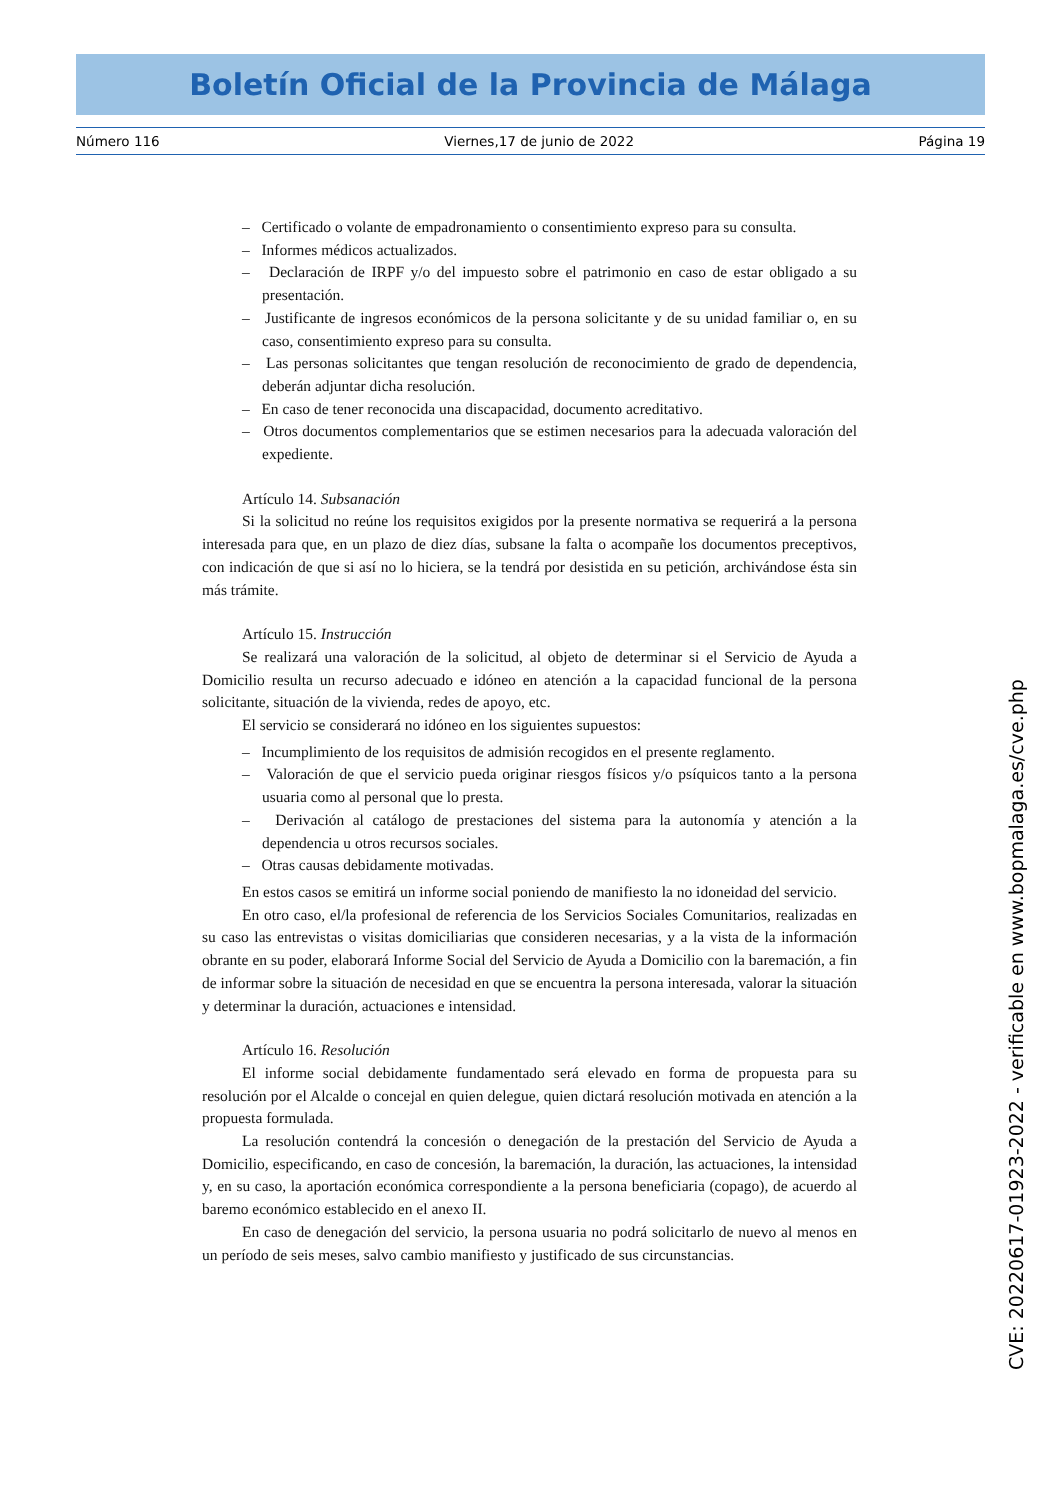Boletín Oficial de la Provincia de Málaga
Número 116 Viernes,17 de junio de 2022 Página 19
– Certificado o volante de empadronamiento o consentimiento expreso para su consulta.
– Informes médicos actualizados.
– Declaración de IRPF y/o del impuesto sobre el patrimonio en caso de estar obligado a su presentación.
– Justificante de ingresos económicos de la persona solicitante y de su unidad familiar o, en su caso, consentimiento expreso para su consulta.
– Las personas solicitantes que tengan resolución de reconocimiento de grado de dependencia, deberán adjuntar dicha resolución.
– En caso de tener reconocida una discapacidad, documento acreditativo.
– Otros documentos complementarios que se estimen necesarios para la adecuada valoración del expediente.
Artículo 14. Subsanación
Si la solicitud no reúne los requisitos exigidos por la presente normativa se requerirá a la persona interesada para que, en un plazo de diez días, subsane la falta o acompañe los documentos preceptivos, con indicación de que si así no lo hiciera, se la tendrá por desistida en su petición, archivándose ésta sin más trámite.
Artículo 15. Instrucción
Se realizará una valoración de la solicitud, al objeto de determinar si el Servicio de Ayuda a Domicilio resulta un recurso adecuado e idóneo en atención a la capacidad funcional de la persona solicitante, situación de la vivienda, redes de apoyo, etc.
El servicio se considerará no idóneo en los siguientes supuestos:
– Incumplimiento de los requisitos de admisión recogidos en el presente reglamento.
– Valoración de que el servicio pueda originar riesgos físicos y/o psíquicos tanto a la persona usuaria como al personal que lo presta.
– Derivación al catálogo de prestaciones del sistema para la autonomía y atención a la dependencia u otros recursos sociales.
– Otras causas debidamente motivadas.
En estos casos se emitirá un informe social poniendo de manifiesto la no idoneidad del servicio.
En otro caso, el/la profesional de referencia de los Servicios Sociales Comunitarios, realizadas en su caso las entrevistas o visitas domiciliarias que consideren necesarias, y a la vista de la información obrante en su poder, elaborará Informe Social del Servicio de Ayuda a Domicilio con la baremación, a fin de informar sobre la situación de necesidad en que se encuentra la persona interesada, valorar la situación y determinar la duración, actuaciones e intensidad.
Artículo 16. Resolución
El informe social debidamente fundamentado será elevado en forma de propuesta para su resolución por el Alcalde o concejal en quien delegue, quien dictará resolución motivada en atención a la propuesta formulada.
La resolución contendrá la concesión o denegación de la prestación del Servicio de Ayuda a Domicilio, especificando, en caso de concesión, la baremación, la duración, las actuaciones, la intensidad y, en su caso, la aportación económica correspondiente a la persona beneficiaria (copago), de acuerdo al baremo económico establecido en el anexo II.
En caso de denegación del servicio, la persona usuaria no podrá solicitarlo de nuevo al menos en un período de seis meses, salvo cambio manifiesto y justificado de sus circunstancias.
CVE: 20220617-01923-2022 - verificable en www.bopmalaga.es/cve.php